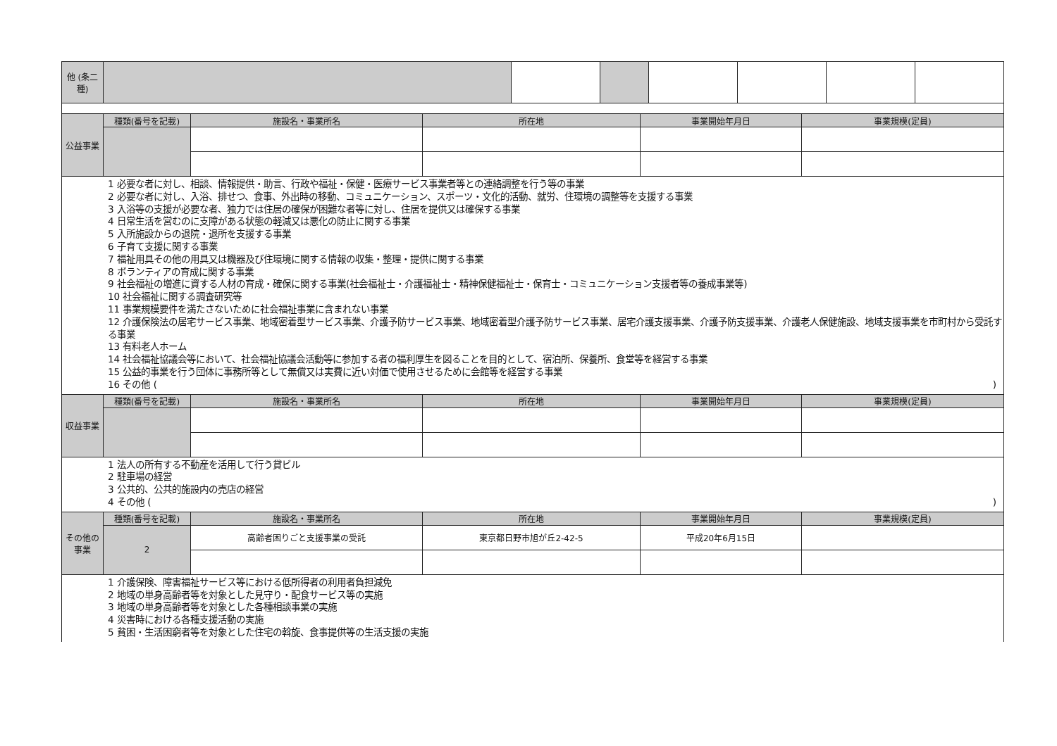| 他 (条二種) | | | | | | | |
| 公益事業 | 種類(番号を記載) | 施設名・事業所名 | 所在地 | 事業開始年月日 | 事業規模(定員) |
1 必要な者に対し、相談、情報提供・助言、行政や福祉・保健・医療サービス事業者等との連絡調整を行う等の事業
2 必要な者に対し、入浴、排せつ、食事、外出時の移動、コミュニケーション、スポーツ・文化的活動、就労、住環境の調整等を支援する事業
3 入浴等の支援が必要な者、独力では住居の確保が困難な者等に対し、住居を提供又は確保する事業
4 日常生活を営むのに支障がある状態の軽減又は悪化の防止に関する事業
5 入所施設からの退院・退所を支援する事業
6 子育て支援に関する事業
7 福祉用具その他の用具又は機器及び住環境に関する情報の収集・整理・提供に関する事業
8 ボランティアの育成に関する事業
9 社会福祉の増進に資する人材の育成・確保に関する事業(社会福祉士・介護福祉士・精神保健福祉士・保育士・コミュニケーション支援者等の養成事業等)
10 社会福祉に関する調査研究等
11 事業規模要件を満たさないために社会福祉事業に含まれない事業
12 介護保険法の居宅サービス事業、地域密着型サービス事業、介護予防サービス事業、地域密着型介護予防サービス事業、居宅介護支援事業、介護予防支援事業、介護老人保健施設、地域支援事業を市町村から受託する事業
13 有料老人ホーム
14 社会福祉協議会等において、社会福祉協議会活動等に参加する者の福利厚生を図ることを目的として、宿泊所、保養所、食堂等を経営する事業
15 公益的事業を行う団体に事務所等として無償又は実費に近い対価で使用させるために会館等を経営する事業
16 その他 ()
| 収益事業 | 種類(番号を記載) | 施設名・事業所名 | 所在地 | 事業開始年月日 | 事業規模(定員) |
1 法人の所有する不動産を活用して行う貸ビル
2 駐車場の経営
3 公共的、公共的施設内の売店の経営
4 その他 ()
| その他の事業 | 種類(番号を記載) | 施設名・事業所名 | 所在地 | 事業開始年月日 | 事業規模(定員) |
| | 2 | 高齢者困りごと支援事業の受託 | 東京都日野市旭が丘2-42-5 | 平成20年6月15日 | |
1 介護保険、障害福祉サービス等における低所得者の利用者負担減免
2 地域の単身高齢者等を対象とした見守り・配食サービス等の実施
3 地域の単身高齢者等を対象とした各種相談事業の実施
4 災害時における各種支援活動の実施
5 貧困・生活困窮者等を対象とした住宅の斡旋、食事提供等の生活支援の実施